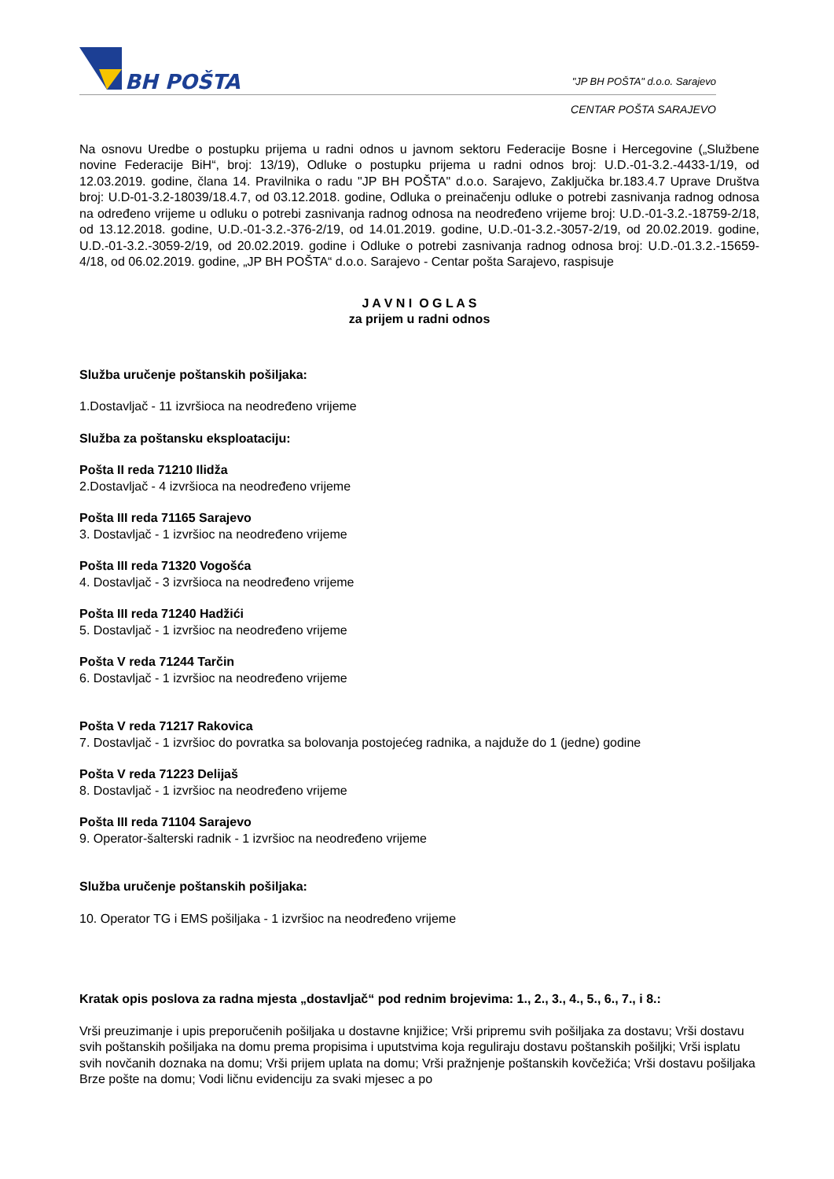BH POŠTA
"JP BH POŠTA" d.o.o. Sarajevo
CENTAR POŠTA SARAJEVO
Na osnovu Uredbe o postupku prijema u radni odnos u javnom sektoru Federacije Bosne i Hercegovine („Službene novine Federacije BiH“, broj: 13/19), Odluke o postupku prijema u radni odnos broj: U.D.-01-3.2.-4433-1/19, od 12.03.2019. godine, člana 14. Pravilnika o radu "JP BH POŠTA" d.o.o. Sarajevo, Zaključka br.183.4.7 Uprave Društva broj: U.D-01-3.2-18039/18.4.7, od 03.12.2018. godine, Odluka o preinačenju odluke o potrebi zasnivanja radnog odnosa na određeno vrijeme u odluku o potrebi zasnivanja radnog odnosa na neodređeno vrijeme broj: U.D.-01-3.2.-18759-2/18, od 13.12.2018. godine, U.D.-01-3.2.-376-2/19, od 14.01.2019. godine, U.D.-01-3.2.-3057-2/19, od 20.02.2019. godine, U.D.-01-3.2.-3059-2/19, od 20.02.2019. godine i Odluke o potrebi zasnivanja radnog odnosa broj: U.D.-01.3.2.-15659-4/18, od 06.02.2019. godine, „JP BH POŠTA“ d.o.o. Sarajevo - Centar pošta Sarajevo, raspisuje
J A V N I O G L A S
za prijem u radni odnos
Služba uručenje poštanskih pošiljaka:
1.Dostavljač - 11 izvršioca na neodređeno vrijeme
Služba za poštansku eksploataciju:
Pošta II reda 71210 Ilidža
2.Dostavljač - 4 izvršioca na neodređeno vrijeme
Pošta III reda 71165 Sarajevo
3. Dostavljač - 1 izvršioc na neodređeno vrijeme
Pošta III reda 71320 Vogošća
4. Dostavljač - 3 izvršioca na neodređeno vrijeme
Pošta III reda 71240 Hadžići
5. Dostavljač - 1 izvršioc na neodređeno vrijeme
Pošta V reda 71244 Tarčin
6. Dostavljač - 1 izvršioc na neodređeno vrijeme
Pošta V reda 71217 Rakovica
7. Dostavljač - 1 izvršioc do povratka sa bolovanja postojećeg radnika, a najduže do 1 (jedne) godine
Pošta V reda 71223 Delijaš
8. Dostavljač - 1 izvršioc na neodređeno vrijeme
Pošta III reda 71104 Sarajevo
9. Operator-šalterski radnik - 1 izvršioc na neodređeno vrijeme
Služba uručenje poštanskih pošiljaka:
10. Operator TG i EMS pošiljaka - 1 izvršioc na neodređeno vrijeme
Kratak opis poslova za radna mjesta „dostavljač“ pod rednim brojevima: 1., 2., 3., 4., 5., 6., 7., i 8.:
Vrši preuzimanje i upis preporučenih pošiljaka u dostavne knjižice; Vrši pripremu svih pošiljaka za dostavu; Vrši dostavu svih poštanskih pošiljaka na domu prema propisima i uputstvima koja reguliraju dostavu poštanskih pošiljki; Vrši isplatu svih novčanih doznaka na domu; Vrši prijem uplata na domu; Vrši pražnjenje poštanskih kovčežića; Vrši dostavu pošiljaka Brze pošte na domu; Vodi ličnu evidenciju za svaki mjesec a po